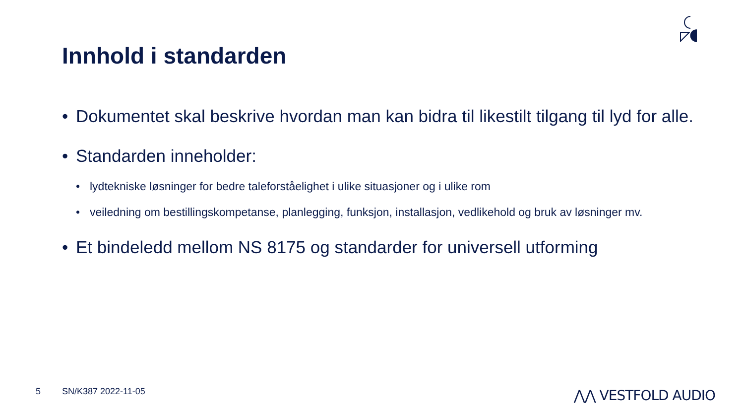Innhold i standarden
• Dokumentet skal beskrive hvordan man kan bidra til likestilt tilgang til lyd for alle.
• Standarden inneholder:
• lydtekniske løsninger for bedre taleforståelighet i ulike situasjoner og i ulike rom
• veiledning om bestillingskompetanse, planlegging, funksjon, installasjon, vedlikehold og bruk av løsninger mv.
• Et bindeledd mellom NS 8175 og standarder for universell utforming
5 SN/K387 2022-11-05 ⋀⋀ VESTFOLD AUDIO